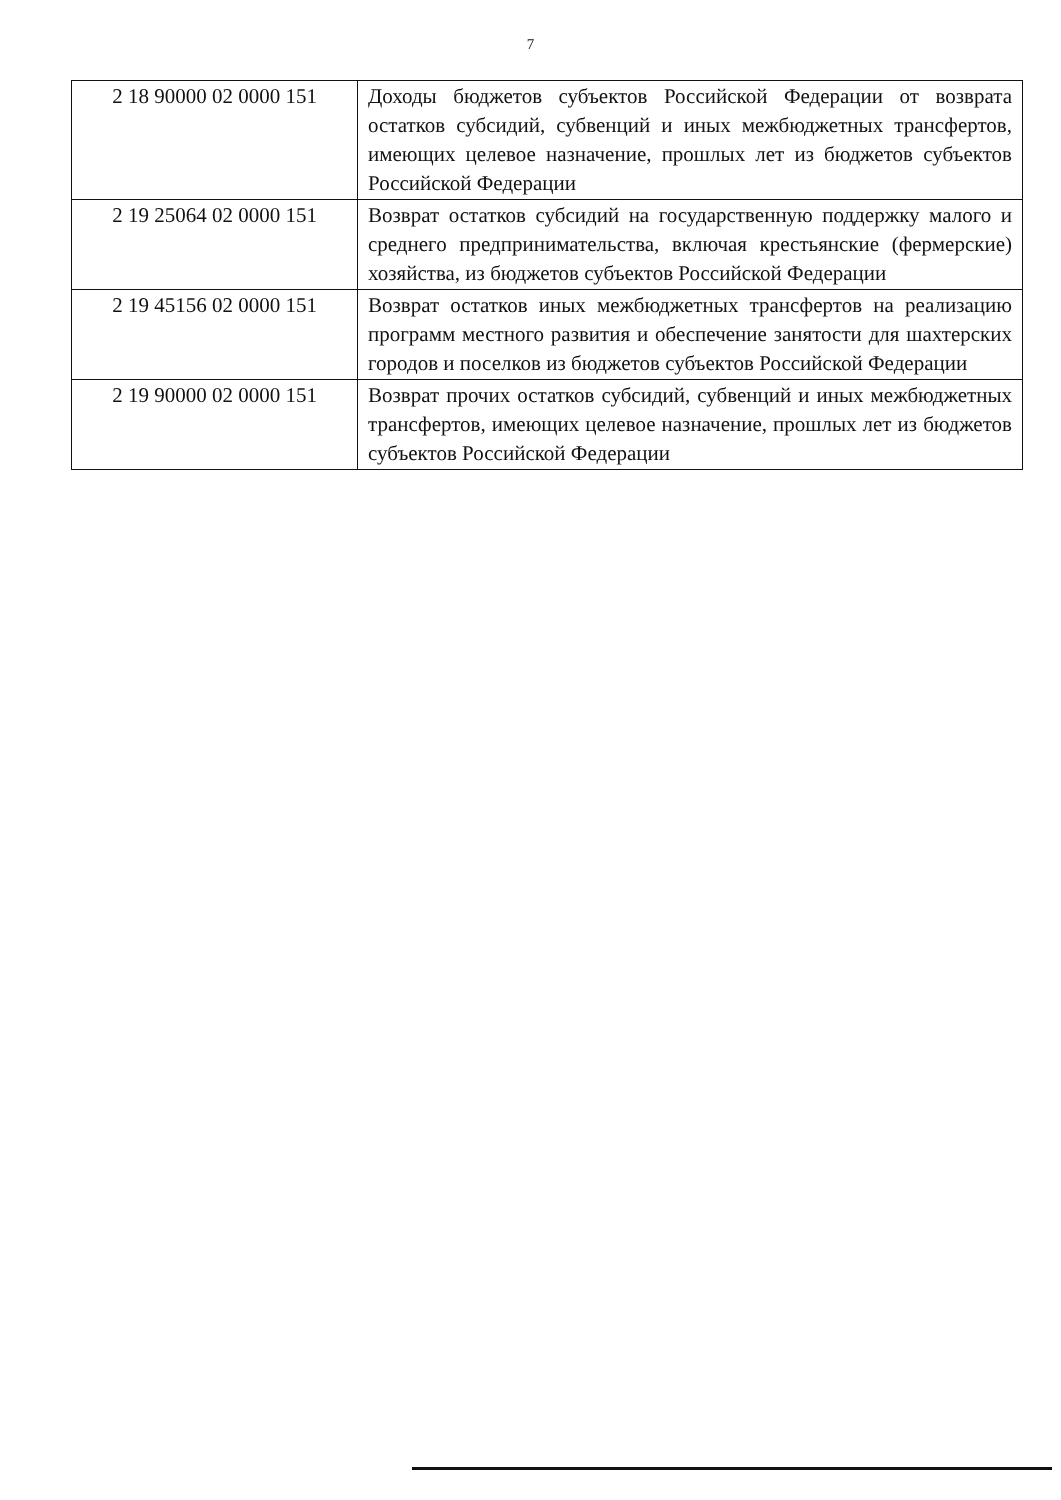7
| 2 18 90000 02 0000 151 | Доходы бюджетов субъектов Российской Федерации от возврата остатков субсидий, субвенций и иных межбюджетных трансфертов, имеющих целевое назначение, прошлых лет из бюджетов субъектов Российской Федерации |
| 2 19 25064 02 0000 151 | Возврат остатков субсидий на государственную поддержку малого и среднего предпринимательства, включая крестьянские (фермерские) хозяйства, из бюджетов субъектов Российской Федерации |
| 2 19 45156 02 0000 151 | Возврат остатков иных межбюджетных трансфертов на реализацию программ местного развития и обеспечение занятости для шахтерских городов и поселков из бюджетов субъектов Российской Федерации |
| 2 19 90000 02 0000 151 | Возврат прочих остатков субсидий, субвенций и иных межбюджетных трансфертов, имеющих целевое назначение, прошлых лет из бюджетов субъектов Российской Федерации |